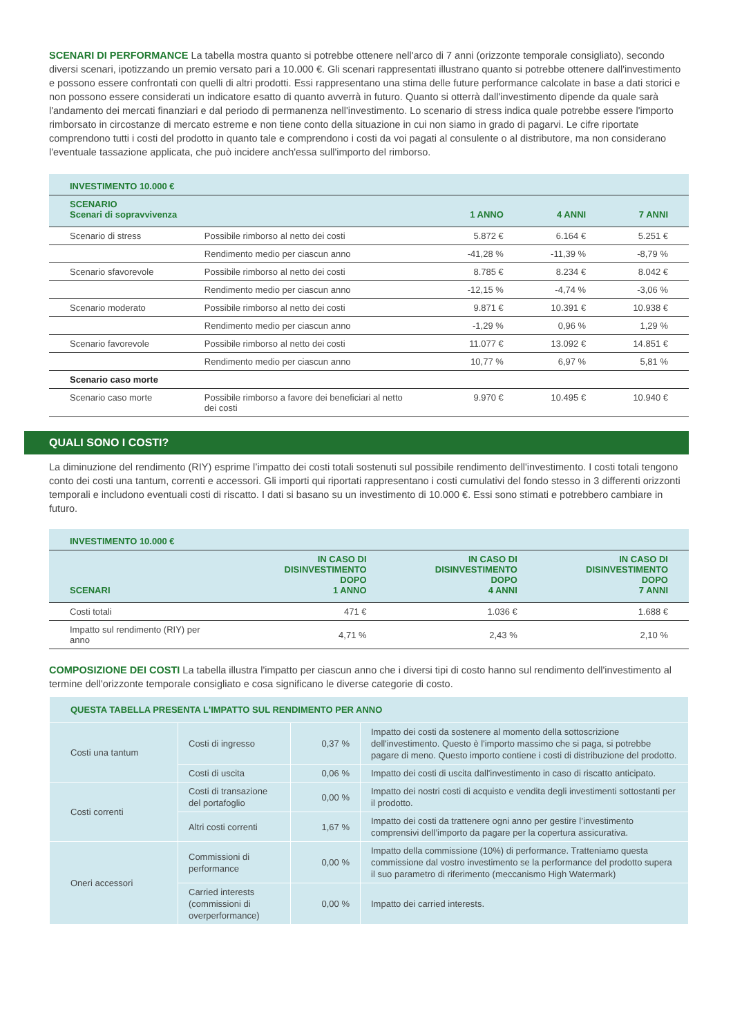SCENARI DI PERFORMANCE La tabella mostra quanto si potrebbe ottenere nell'arco di 7 anni (orizzonte temporale consigliato), secondo diversi scenari, ipotizzando un premio versato pari a 10.000 €. Gli scenari rappresentati illustrano quanto si potrebbe ottenere dall'investimento e possono essere confrontati con quelli di altri prodotti. Essi rappresentano una stima delle future performance calcolate in base a dati storici e non possono essere considerati un indicatore esatto di quanto avverrà in futuro. Quanto si otterrà dall'investimento dipende da quale sarà l'andamento dei mercati finanziari e dal periodo di permanenza nell'investimento. Lo scenario di stress indica quale potrebbe essere l'importo rimborsato in circostanze di mercato estreme e non tiene conto della situazione in cui non siamo in grado di pagarvi. Le cifre riportate comprendono tutti i costi del prodotto in quanto tale e comprendono i costi da voi pagati al consulente o al distributore, ma non considerano l'eventuale tassazione applicata, che può incidere anch'essa sull'importo del rimborso.
| INVESTIMENTO 10.000 € | | | | |
| SCENARIO Scenari di sopravvivenza | | 1 ANNO | 4 ANNI | 7 ANNI |
| Scenario di stress | Possibile rimborso al netto dei costi | 5.872 € | 6.164 € | 5.251 € |
| | Rendimento medio per ciascun anno | -41,28 % | -11,39 % | -8,79 % |
| Scenario sfavorevole | Possibile rimborso al netto dei costi | 8.785 € | 8.234 € | 8.042 € |
| | Rendimento medio per ciascun anno | -12,15 % | -4,74 % | -3,06 % |
| Scenario moderato | Possibile rimborso al netto dei costi | 9.871 € | 10.391 € | 10.938 € |
| | Rendimento medio per ciascun anno | -1,29 % | 0,96 % | 1,29 % |
| Scenario favorevole | Possibile rimborso al netto dei costi | 11.077 € | 13.092 € | 14.851 € |
| | Rendimento medio per ciascun anno | 10,77 % | 6,97 % | 5,81 % |
| Scenario caso morte | | | | |
| Scenario caso morte | Possibile rimborso a favore dei beneficiari al netto dei costi | 9.970 € | 10.495 € | 10.940 € |
QUALI SONO I COSTI?
La diminuzione del rendimento (RIY) esprime l’impatto dei costi totali sostenuti sul possibile rendimento dell'investimento. I costi totali tengono conto dei costi una tantum, correnti e accessori. Gli importi qui riportati rappresentano i costi cumulativi del fondo stesso in 3 differenti orizzonti temporali e includono eventuali costi di riscatto. I dati si basano su un investimento di 10.000 €. Essi sono stimati e potrebbero cambiare in futuro.
| INVESTIMENTO 10.000 € | | | |
| SCENARI | IN CASO DI DISINVESTIMENTO DOPO 1 ANNO | IN CASO DI DISINVESTIMENTO DOPO 4 ANNI | IN CASO DI DISINVESTIMENTO DOPO 7 ANNI |
| Costi totali | 471 € | 1.036 € | 1.688 € |
| Impatto sul rendimento (RIY) per anno | 4,71 % | 2,43 % | 2,10 % |
COMPOSIZIONE DEI COSTI La tabella illustra l'impatto per ciascun anno che i diversi tipi di costo hanno sul rendimento dell'investimento al termine dell'orizzonte temporale consigliato e cosa significano le diverse categorie di costo.
| QUESTA TABELLA PRESENTA L'IMPATTO SUL RENDIMENTO PER ANNO | | | |
| Costi una tantum | Costi di ingresso | 0,37 % | Impatto dei costi da sostenere al momento della sottoscrizione dell'investimento. Questo è l'importo massimo che si paga, si potrebbe pagare di meno. Questo importo contiene i costi di distribuzione del prodotto. |
| | Costi di uscita | 0,06 % | Impatto dei costi di uscita dall'investimento in caso di riscatto anticipato. |
| Costi correnti | Costi di transazione del portafoglio | 0,00 % | Impatto dei nostri costi di acquisto e vendita degli investimenti sottostanti per il prodotto. |
| | Altri costi correnti | 1,67 % | Impatto dei costi da trattenere ogni anno per gestire l’investimento comprensivi dell’importo da pagare per la copertura assicurativa. |
| Oneri accessori | Commissioni di performance | 0,00 % | Impatto della commissione (10%) di performance. Tratteniamo questa commissione dal vostro investimento se la performance del prodotto supera il suo parametro di riferimento (meccanismo High Watermark) |
| | Carried interests (commissioni di overperformance) | 0,00 % | Impatto dei carried interests. |